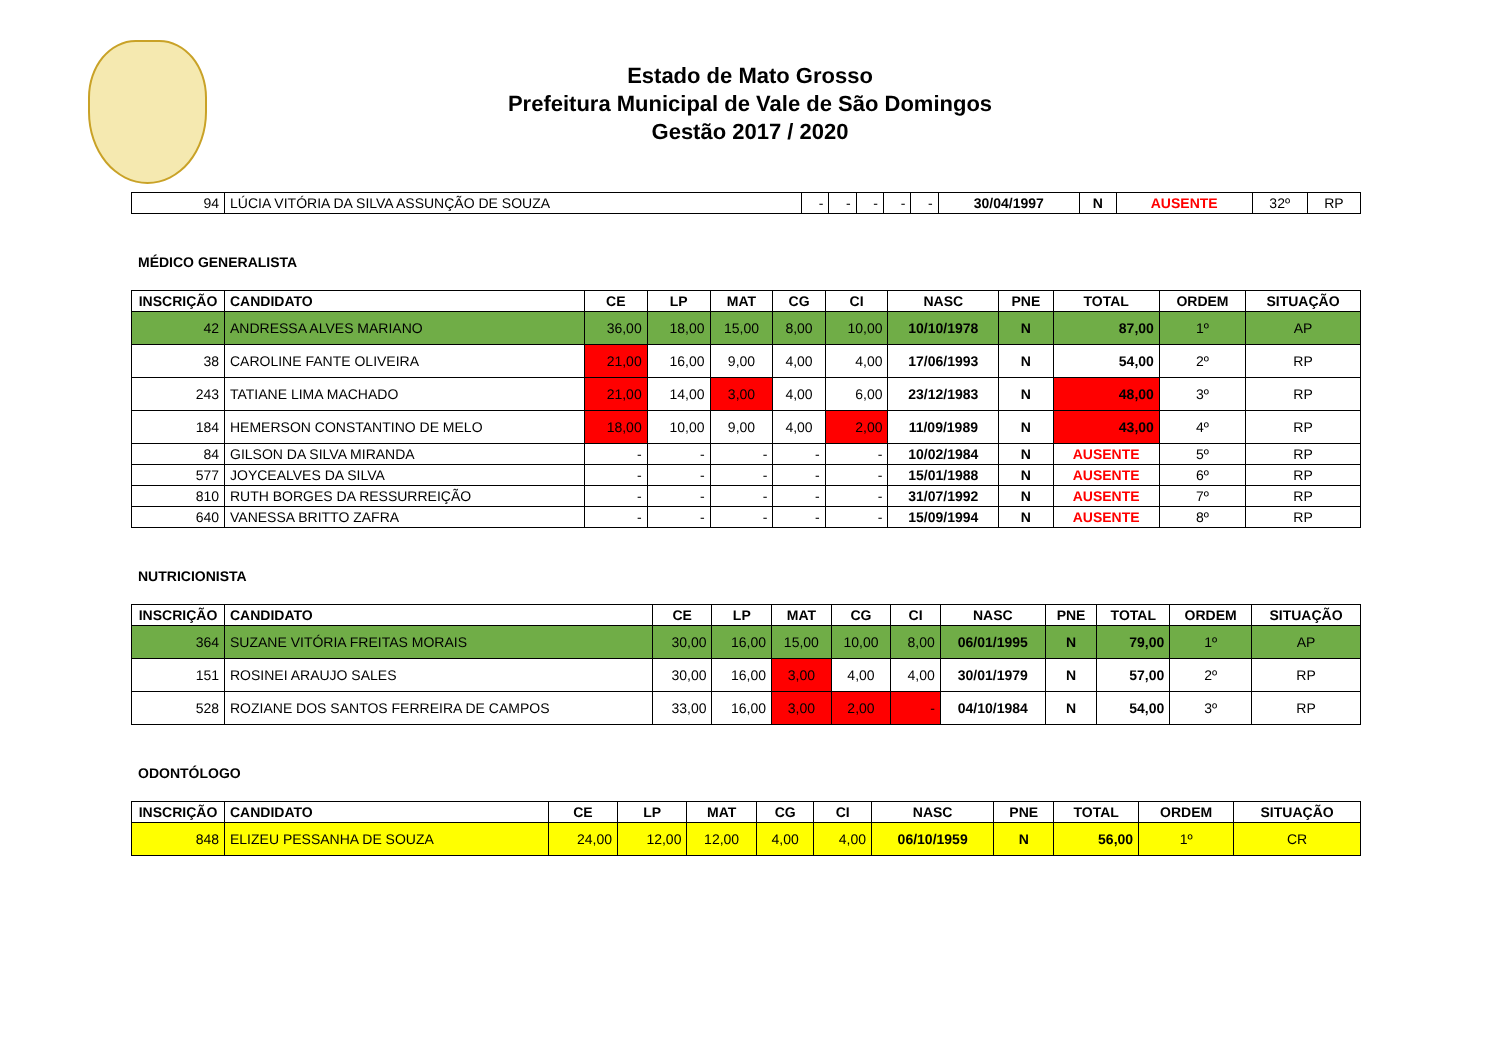Estado de Mato Grosso
Prefeitura Municipal de Vale de São Domingos
Gestão 2017 / 2020
| 94 | LÚCIA VITÓRIA DA SILVA ASSUNÇÃO DE SOUZA | - | - | - | - | - | 30/04/1997 | N | AUSENTE | 32º | RP |
MÉDICO GENERALISTA
| INSCRIÇÃO | CANDIDATO | CE | LP | MAT | CG | CI | NASC | PNE | TOTAL | ORDEM | SITUAÇÃO |
| --- | --- | --- | --- | --- | --- | --- | --- | --- | --- | --- | --- |
| 42 | ANDRESSA ALVES MARIANO | 36,00 | 18,00 | 15,00 | 8,00 | 10,00 | 10/10/1978 | N | 87,00 | 1º | AP |
| 38 | CAROLINE FANTE OLIVEIRA | 21,00 | 16,00 | 9,00 | 4,00 | 4,00 | 17/06/1993 | N | 54,00 | 2º | RP |
| 243 | TATIANE LIMA MACHADO | 21,00 | 14,00 | 3,00 | 4,00 | 6,00 | 23/12/1983 | N | 48,00 | 3º | RP |
| 184 | HEMERSON CONSTANTINO DE MELO | 18,00 | 10,00 | 9,00 | 4,00 | 2,00 | 11/09/1989 | N | 43,00 | 4º | RP |
| 84 | GILSON DA SILVA MIRANDA | - | - | - | - | - | 10/02/1984 | N | AUSENTE | 5º | RP |
| 577 | JOYCEALVES DA SILVA | - | - | - | - | - | 15/01/1988 | N | AUSENTE | 6º | RP |
| 810 | RUTH BORGES DA RESSURREIÇÃO | - | - | - | - | - | 31/07/1992 | N | AUSENTE | 7º | RP |
| 640 | VANESSA BRITTO ZAFRA | - | - | - | - | - | 15/09/1994 | N | AUSENTE | 8º | RP |
NUTRICIONISTA
| INSCRIÇÃO | CANDIDATO | CE | LP | MAT | CG | CI | NASC | PNE | TOTAL | ORDEM | SITUAÇÃO |
| --- | --- | --- | --- | --- | --- | --- | --- | --- | --- | --- | --- |
| 364 | SUZANE VITÓRIA FREITAS MORAIS | 30,00 | 16,00 | 15,00 | 10,00 | 8,00 | 06/01/1995 | N | 79,00 | 1º | AP |
| 151 | ROSINEI ARAUJO SALES | 30,00 | 16,00 | 3,00 | 4,00 | 4,00 | 30/01/1979 | N | 57,00 | 2º | RP |
| 528 | ROZIANE DOS SANTOS FERREIRA DE CAMPOS | 33,00 | 16,00 | 3,00 | 2,00 | - | 04/10/1984 | N | 54,00 | 3º | RP |
ODONTÓLOGO
| INSCRIÇÃO | CANDIDATO | CE | LP | MAT | CG | CI | NASC | PNE | TOTAL | ORDEM | SITUAÇÃO |
| --- | --- | --- | --- | --- | --- | --- | --- | --- | --- | --- | --- |
| 848 | ELIZEU PESSANHA DE SOUZA | 24,00 | 12,00 | 12,00 | 4,00 | 4,00 | 06/10/1959 | N | 56,00 | 1º | CR |